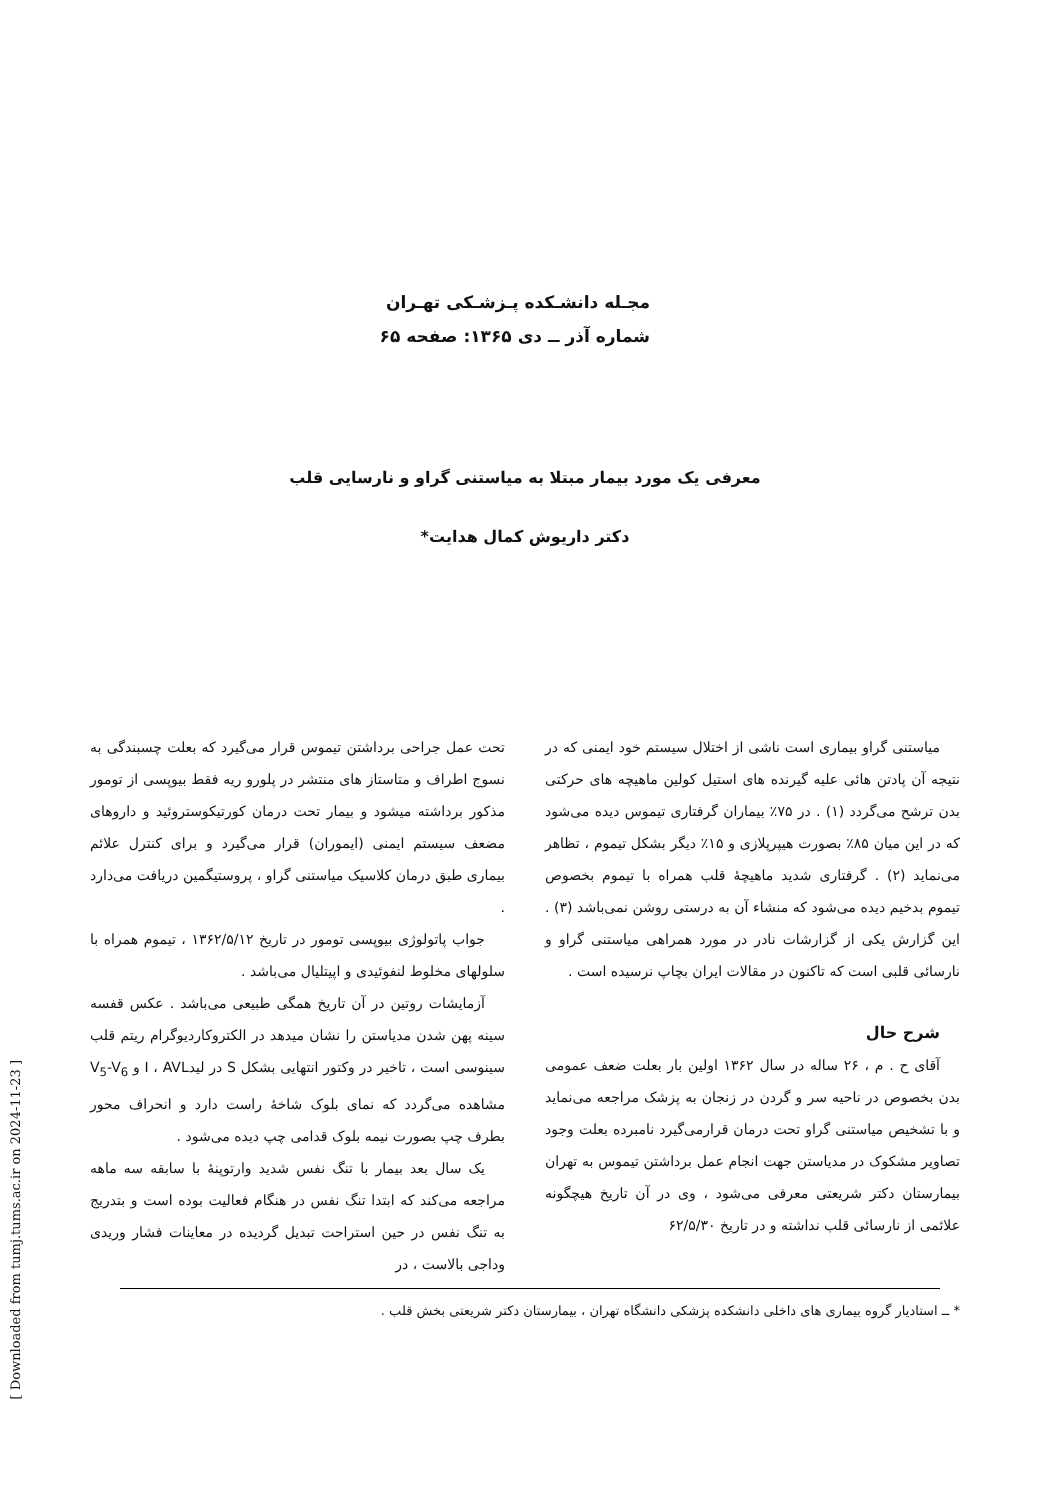مجـله دانشـکده پـزشـکی تهـران
شماره آذر ــ دی ۱۳۶۵: صفحه ۶۵
معرفی یک مورد بیمار مبتلا به میاستنی گراو و نارسایی قلب
دکتر داریوش کمال هدایت*
میاستنی گراو بیماری است ناشی از اختلال سیستم خود ایمنی که در نتیجه آن پادتن هائی علیه گیرنده های استیل کولین ماهیچه های حرکتی بدن ترشح می‌گردد (۱) . در ۷۵٪ بیماران گرفتاری تیموس دیده می‌شود که در این میان ۸۵٪ بصورت هیپرپلازی و ۱۵٪ دیگر بشکل تیموم ، تظاهر می‌نماید (۲) . گرفتاری شدید ماهیچهٔ قلب همراه با تیموم بخصوص تیموم بدخیم دیده می‌شود که منشاء آن به درستی روشن نمی‌باشد (۳) . این گزارش یکی از گزارشات نادر در مورد همراهی میاستنی گراو و نارسائی قلبی است که تاکنون در مقالات ایران بچاپ نرسیده است .
شرح حال
آقای ح . م ، ۲۶ ساله در سال ۱۳۶۲ اولین بار بعلت ضعف عمومی بدن بخصوص در ناحیه سر و گردن در زنجان به پزشک مراجعه می‌نماید و با تشخیص میاستنی گراو تحت درمان قرارمی‌گیرد نامبرده بعلت وجود تصاویر مشکوک در مدیاستن جهت انجام عمل برداشتن تیموس به تهران بیمارستان دکتر شریعتی معرفی می‌شود ، وی در آن تاریخ هیچگونه علائمی از نارسائی قلب نداشته و در تاریخ ۶۲/۵/۳۰
تحت عمل جراحی برداشتن تیموس قرار می‌گیرد که بعلت چسبندگی به نسوج اطراف و متاستاز های منتشر در پلورو ریه فقط بیوپسی از تومور مذکور برداشته میشود و بیمار تحت درمان کورتیکوستروئید و داروهای مضعف سیستم ایمنی (ایموران) قرار می‌گیرد و برای کنترل علائم بیماری طبق درمان کلاسیک میاستنی گراو ، پروستیگمین دریافت می‌دارد .
جواب پاتولوژی بیوپسی تومور در تاریخ ۱۳۶۲/۵/۱۲ ، تیموم همراه با سلولهای مخلوط لنفوئیدی و اپیتلیال می‌باشد .
آزمایشات روتین در آن تاریخ همگی طبیعی می‌باشد . عکس قفسه سینه پهن شدن مدیاستن را نشان میدهد در الکتروکاردیوگرام ریتم قلب سینوسی است ، تاخیر در وکتور انتهایی بشکل S در لیدI ، AVL و V<sub>5</sub>-V<sub>6</sub> مشاهده می‌گردد که نمای بلوک شاخهٔ راست دارد و انحراف محور بطرف چپ بصورت نیمه بلوک قدامی چپ دیده می‌شود .
یک سال بعد بیمار با تنگ نفس شدید وارتوپنهٔ با سابقه سه ماهه مراجعه می‌کند که ابتدا تنگ نفس در هنگام فعالیت بوده است و بتدریج به تنگ نفس در حین استراحت تبدیل گردیده در معاینات فشار وریدی وداجی بالاست ، در
* ــ استادیار گروه بیماری های داخلی دانشکده پزشکی دانشگاه تهران ، بیمارستان دکتر شریعتی بخش قلب .
[ Downloaded from tumj.tums.ac.ir on 2024-11-23 ]